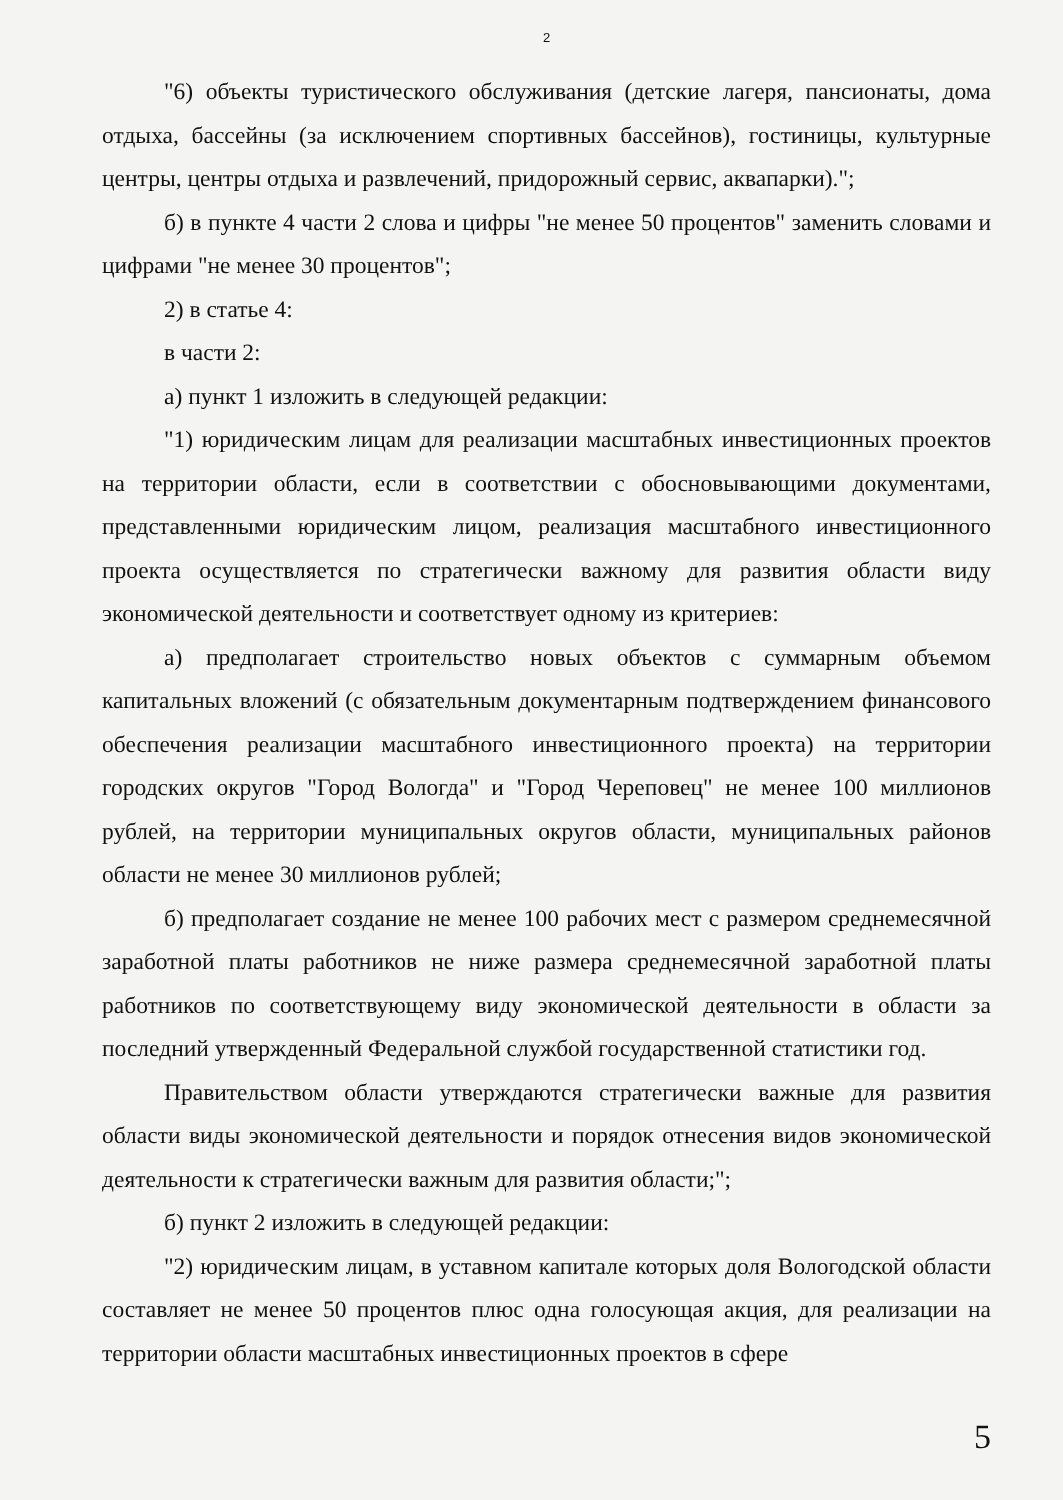2
"6) объекты туристического обслуживания (детские лагеря, пансионаты, дома отдыха, бассейны (за исключением спортивных бассейнов), гостиницы, культурные центры, центры отдыха и развлечений, придорожный сервис, аквапарки).";
б) в пункте 4 части 2 слова и цифры "не менее 50 процентов" заменить словами и цифрами "не менее 30 процентов";
2) в статье 4:
в части 2:
а) пункт 1 изложить в следующей редакции:
"1) юридическим лицам для реализации масштабных инвестиционных проектов на территории области, если в соответствии с обосновывающими документами, представленными юридическим лицом, реализация масштабного инвестиционного проекта осуществляется по стратегически важному для развития области виду экономической деятельности и соответствует одному из критериев:
а) предполагает строительство новых объектов с суммарным объемом капитальных вложений (с обязательным документарным подтверждением финансового обеспечения реализации масштабного инвестиционного проекта) на территории городских округов "Город Вологда" и "Город Череповец" не менее 100 миллионов рублей, на территории муниципальных округов области, муниципальных районов области не менее 30 миллионов рублей;
б) предполагает создание не менее 100 рабочих мест с размером среднемесячной заработной платы работников не ниже размера среднемесячной заработной платы работников по соответствующему виду экономической деятельности в области за последний утвержденный Федеральной службой государственной статистики год.
Правительством области утверждаются стратегически важные для развития области виды экономической деятельности и порядок отнесения видов экономической деятельности к стратегически важным для развития области;";
б) пункт 2 изложить в следующей редакции:
"2) юридическим лицам, в уставном капитале которых доля Вологодской области составляет не менее 50 процентов плюс одна голосующая акция, для реализации на территории области масштабных инвестиционных проектов в сфере
5